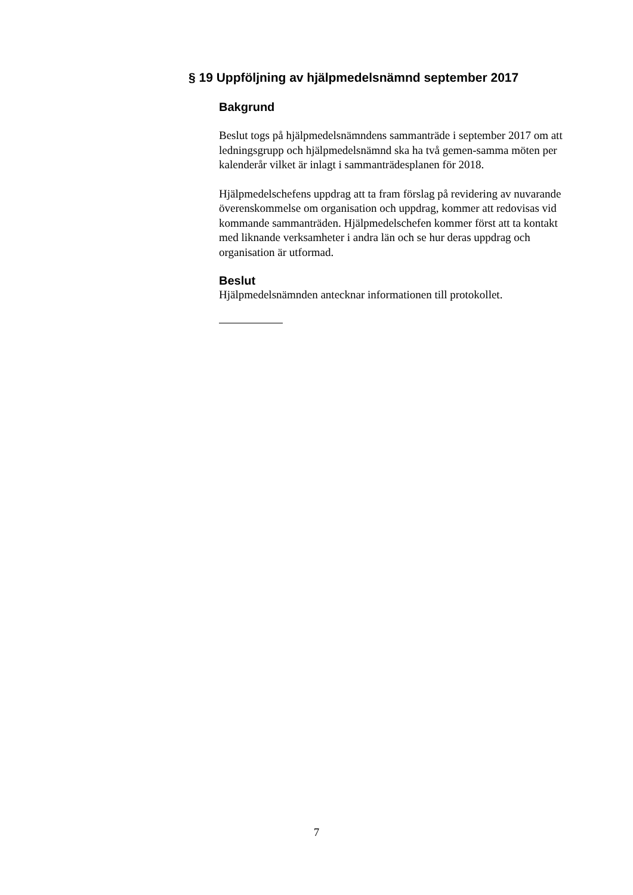§ 19 Uppföljning av hjälpmedelsnämnd september 2017
Bakgrund
Beslut togs på hjälpmedelsnämndens sammanträde i september 2017 om att ledningsgrupp och hjälpmedelsnämnd ska ha två gemen-samma möten per kalenderår vilket är inlagt i sammanträdesplanen för 2018.
Hjälpmedelschefens uppdrag att ta fram förslag på revidering av nuvarande överenskommelse om organisation och uppdrag, kommer att redovisas vid kommande sammanträden. Hjälpmedelschefen kommer först att ta kontakt med liknande verksamheter i andra län och se hur deras uppdrag och organisation är utformad.
Beslut
Hjälpmedelsnämnden antecknar informationen till protokollet.
7